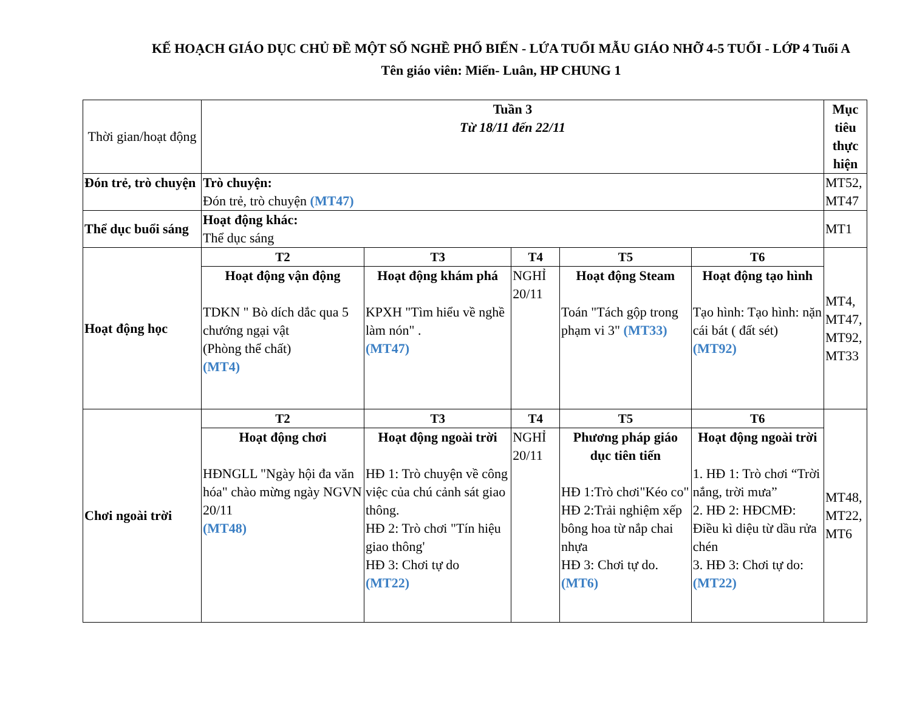KẾ HOẠCH GIÁO DỤC CHỦ ĐỀ MỘT SỐ NGHỀ PHỔ BIẾN - LỨA TUỔI MẪU GIÁO NHỠ 4-5 TUỔI - LỚP 4 Tuổi A
Tên giáo viên: Miến- Luân, HP CHUNG 1
| Thời gian/hoạt động | Tuần 3 Từ 18/11 đến 22/11 | | | | | Mục tiêu thực hiện |
| Đón trẻ, trò chuyện | Trò chuyện: Đón trẻ, trò chuyện (MT47) | | | | | MT52, MT47 |
| Thể dục buổi sáng | Hoạt động khác: Thể dục sáng | | | | | MT1 |
| Hoạt động học | T2 | T3 | T4 | T5 | T6 | MT4, MT47, MT92, MT33 |
| | Hoạt động vận động TDKN " Bò dích dắc qua 5 chướng ngại vật (Phòng thể chất) (MT4) | Hoạt động khám phá KPXH "Tìm hiểu về nghề làm nón" . (MT47) | NGHỈ 20/11 | Hoạt động Steam Toán "Tách gộp trong phạm vi 3" (MT33) | Hoạt động tạo hình Tạo hình: Tạo hình: nặn cái bát ( đất sét) (MT92) | |
| Chơi ngoài trời | T2 | T3 | T4 | T5 | T6 | MT48, MT22, MT6 |
| | Hoạt động chơi HĐNGLL "Ngày hội đa văn hóa" chào mừng ngày NGVN 20/11 (MT48) | Hoạt động ngoài trời HĐ 1: Trò chuyện về công việc của chú cảnh sát giao thông. HĐ 2: Trò chơi "Tín hiệu giao thông' HĐ 3: Chơi tự do (MT22) | NGHỈ 20/11 | Phương pháp giáo dục tiên tiến HĐ 1:Trò chơi"Kéo co" HĐ 2:Trải nghiệm xếp bông hoa từ nắp chai nhựa HĐ 3: Chơi tự do. (MT6) | Hoạt động ngoài trời 1. HĐ 1: Trò chơi “Trời nắng, trời mưa” 2. HĐ 2: HĐCMĐ: Điều kì diệu từ dầu rửa chén 3. HĐ 3: Chơi tự do: (MT22) | |